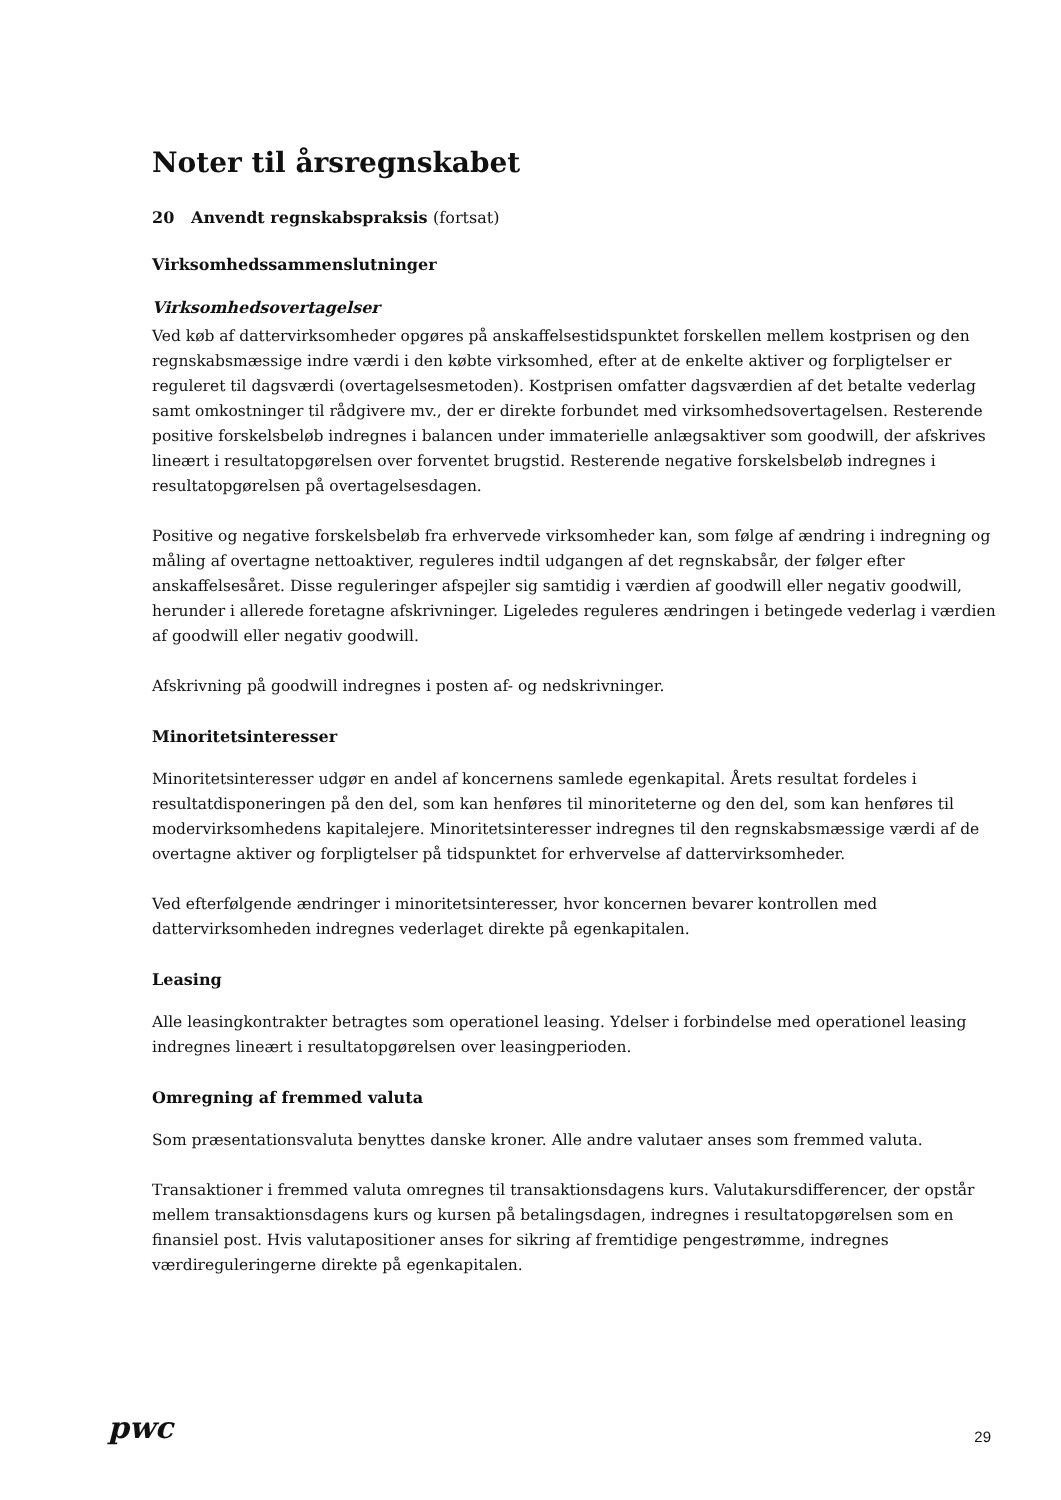Noter til årsregnskabet
20 Anvendt regnskabspraksis (fortsat)
Virksomhedssammenslutninger
Virksomhedsovertagelser
Ved køb af dattervirksomheder opgøres på anskaffelsestidspunktet forskellen mellem kostprisen og den regnskabsmæssige indre værdi i den købte virksomhed, efter at de enkelte aktiver og forpligtelser er reguleret til dagsværdi (overtagelsesmetoden). Kostprisen omfatter dagsværdien af det betalte vederlag samt omkostninger til rådgivere mv., der er direkte forbundet med virksomhedsovertagelsen. Resterende positive forskelsbeløb indregnes i balancen under immaterielle anlægsaktiver som goodwill, der afskrives lineært i resultatopgørelsen over forventet brugstid. Resterende negative forskelsbeløb indregnes i resultatopgørelsen på overtagelsesdagen.
Positive og negative forskelsbeløb fra erhvervede virksomheder kan, som følge af ændring i indregning og måling af overtagne nettoaktiver, reguleres indtil udgangen af det regnskabsår, der følger efter anskaffelsesåret. Disse reguleringer afspejler sig samtidig i værdien af goodwill eller negativ goodwill, herunder i allerede foretagne afskrivninger. Ligeledes reguleres ændringen i betingede vederlag i værdien af goodwill eller negativ goodwill.
Afskrivning på goodwill indregnes i posten af- og nedskrivninger.
Minoritetsinteresser
Minoritetsinteresser udgør en andel af koncernens samlede egenkapital. Årets resultat fordeles i resultatdisponeringen på den del, som kan henføres til minoriteterne og den del, som kan henføres til modervirksomhedens kapitalejere. Minoritetsinteresser indregnes til den regnskabsmæssige værdi af de overtagne aktiver og forpligtelser på tidspunktet for erhvervelse af dattervirksomheder.
Ved efterfølgende ændringer i minoritetsinteresser, hvor koncernen bevarer kontrollen med dattervirksomheden indregnes vederlaget direkte på egenkapitalen.
Leasing
Alle leasingkontrakter betragtes som operationel leasing. Ydelser i forbindelse med operationel leasing indregnes lineært i resultatopgørelsen over leasingperioden.
Omregning af fremmed valuta
Som præsentationsvaluta benyttes danske kroner. Alle andre valutaer anses som fremmed valuta.
Transaktioner i fremmed valuta omregnes til transaktionsdagens kurs. Valutakursdifferencer, der opstår mellem transaktionsdagens kurs og kursen på betalingsdagen, indregnes i resultatopgørelsen som en finansiel post. Hvis valutapositioner anses for sikring af fremtidige pengestrømme, indregnes værdireguleringerne direkte på egenkapitalen.
pwc 29